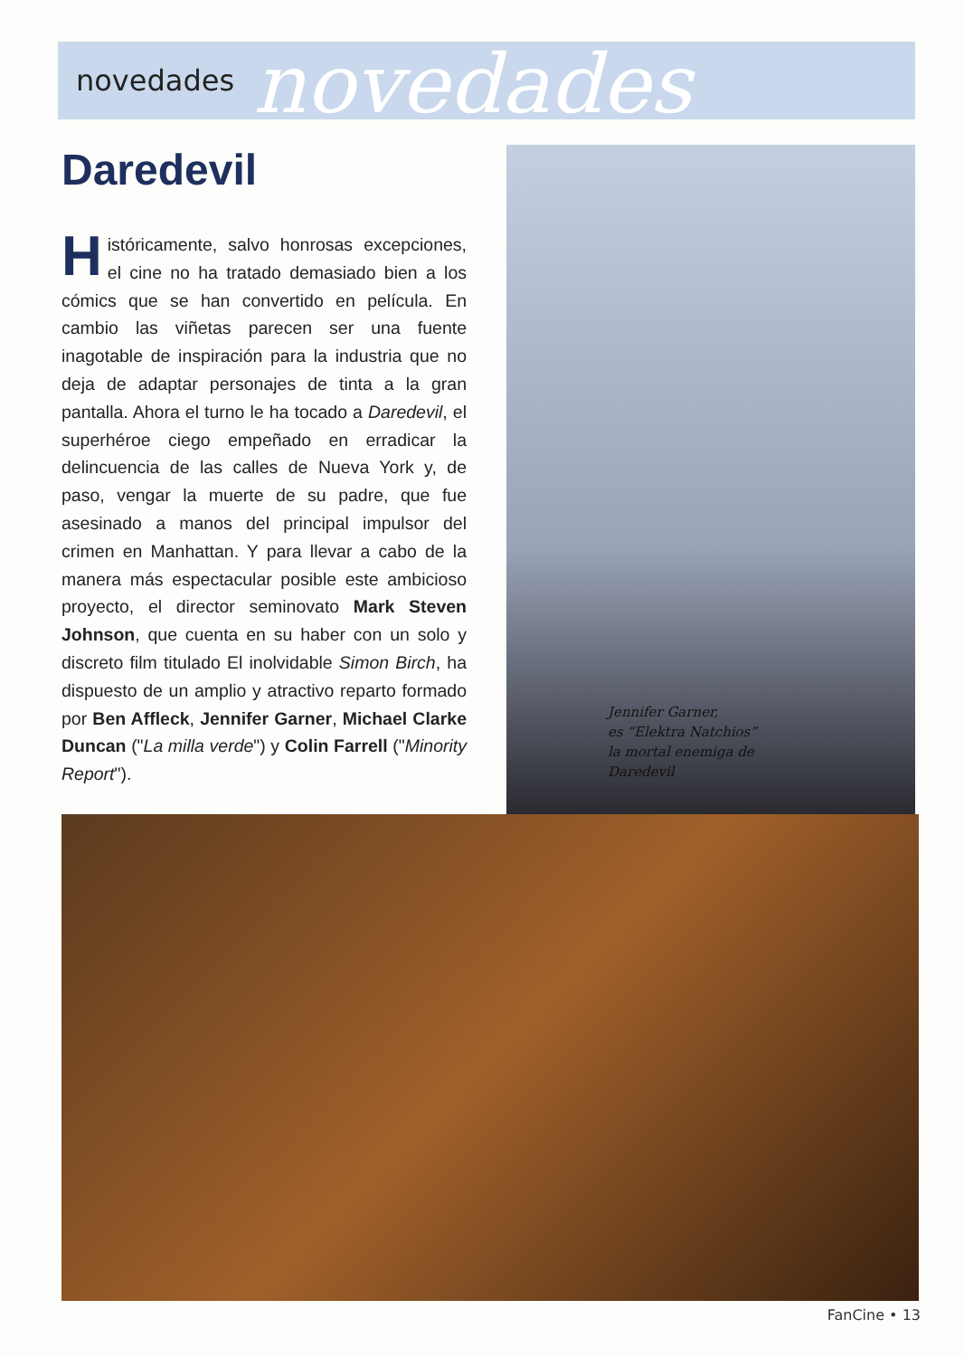novedades novedades
Daredevil
Históricamente, salvo honrosas excepciones, el cine no ha tratado demasiado bien a los cómics que se han convertido en película. En cambio las viñetas parecen ser una fuente inagotable de inspiración para la industria que no deja de adaptar personajes de tinta a la gran pantalla. Ahora el turno le ha tocado a Daredevil, el superhéroe ciego empeñado en erradicar la delincuencia de las calles de Nueva York y, de paso, vengar la muerte de su padre, que fue asesinado a manos del principal impulsor del crimen en Manhattan. Y para llevar a cabo de la manera más espectacular posible este ambicioso proyecto, el director seminovato Mark Steven Johnson, que cuenta en su haber con un solo y discreto film titulado El inolvidable Simon Birch, ha dispuesto de un amplio y atractivo reparto formado por Ben Affleck, Jennifer Garner, Michael Clarke Duncan ("La milla verde") y Colin Farrell ("Minority Report").
Jennifer Garner,
es “Elektra Natchios”
la mortal enemiga de
Daredevil
FanCine • 13